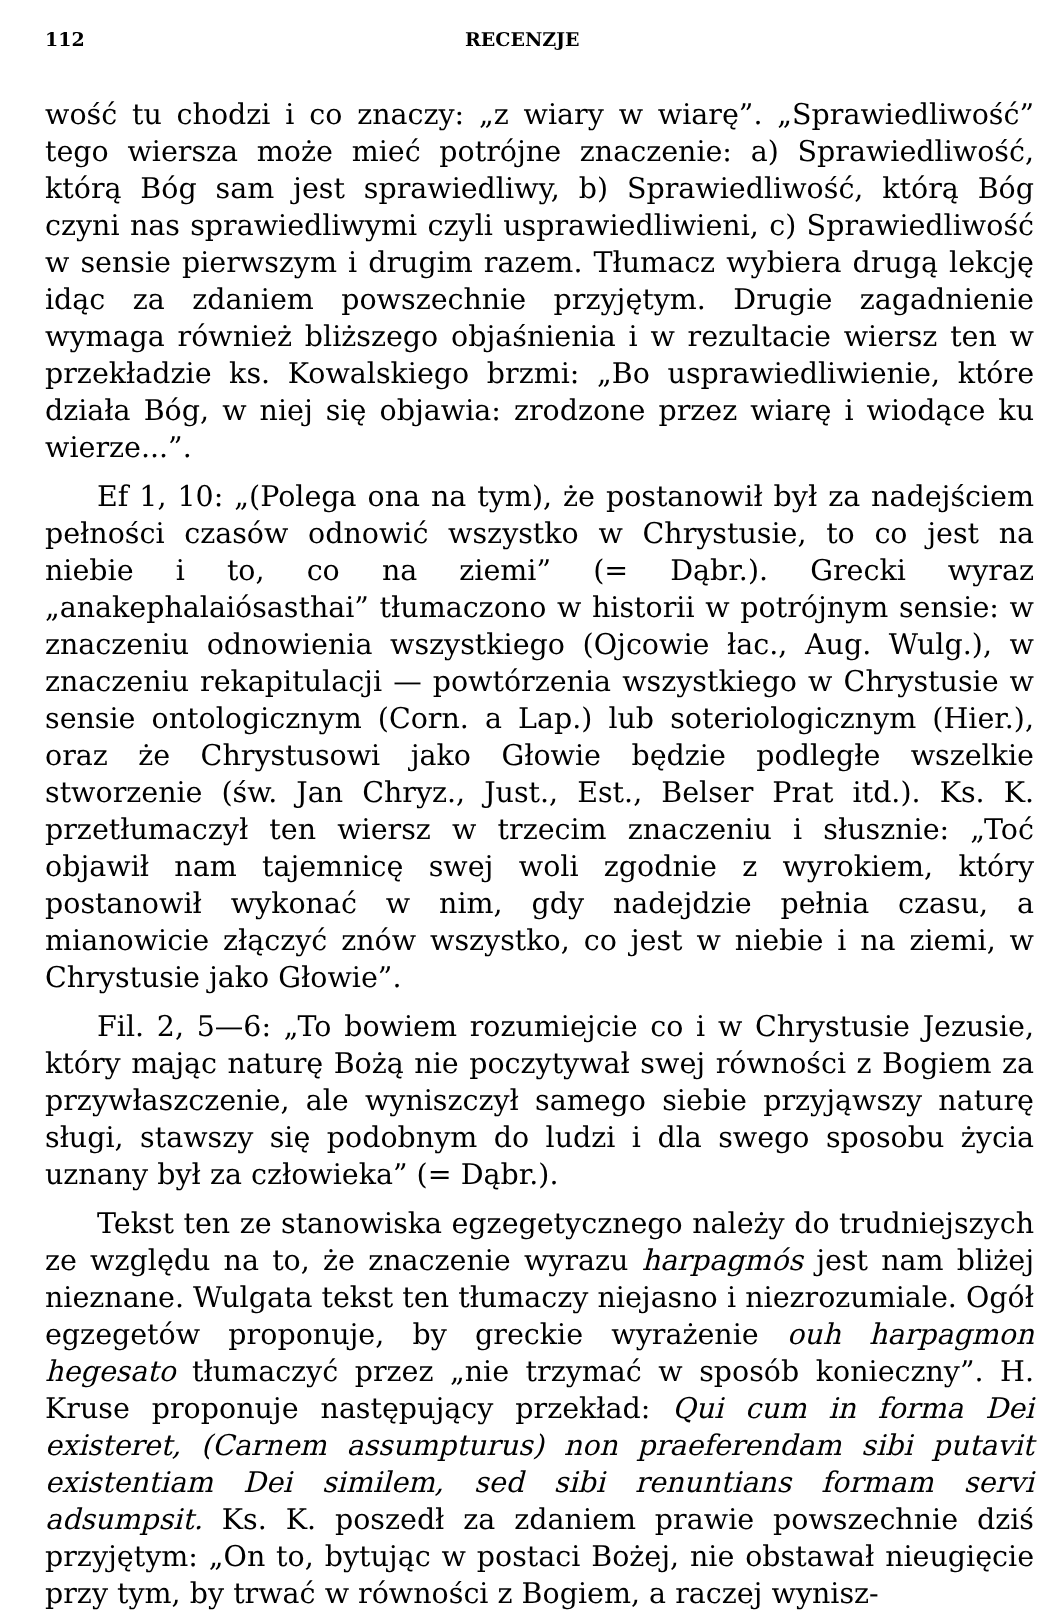112 RECENZJE
wość tu chodzi i co znaczy: „z wiary w wiarę”. „Sprawiedliwość” tego wiersza może mieć potrójne znaczenie: a) Sprawiedliwość, którą Bóg sam jest sprawiedliwy, b) Sprawiedliwość, którą Bóg czyni nas sprawiedliwymi czyli usprawiedliwieni, c) Sprawiedliwość w sensie pierwszym i drugim razem. Tłumacz wybiera drugą lekcję idąc za zdaniem powszechnie przyjętym. Drugie zagadnienie wymaga również bliższego objaśnienia i w rezultacie wiersz ten w przekładzie ks. Kowalskiego brzmi: „Bo usprawiedliwienie, które działa Bóg, w niej się objawia: zrodzone przez wiarę i wiodące ku wierze...”.
Ef 1, 10: „(Polega ona na tym), że postanowił był za nadejściem pełności czasów odnowić wszystko w Chrystusie, to co jest na niebie i to, co na ziemi” (= Dąbr.). Grecki wyraz „anakephalaiósasthai” tłumaczono w historii w potrójnym sensie: w znaczeniu odnowienia wszystkiego (Ojcowie łac., Aug. Wulg.), w znaczeniu rekapitulacji — powtórzenia wszystkiego w Chrystusie w sensie ontologicznym (Corn. a Lap.) lub soteriologicznym (Hier.), oraz że Chrystusowi jako Głowie będzie podległe wszelkie stworzenie (św. Jan Chryz., Just., Est., Belser Prat itd.). Ks. K. przetłumaczył ten wiersz w trzecim znaczeniu i słusznie: „Toć objawił nam tajemnicę swej woli zgodnie z wyrokiem, który postanowił wykonać w nim, gdy nadejdzie pełnia czasu, a mianowicie złączyć znów wszystko, co jest w niebie i na ziemi, w Chrystusie jako Głowie”.
Fil. 2, 5—6: „To bowiem rozumiejcie co i w Chrystusie Jezusie, który mając naturę Bożą nie poczytywał swej równości z Bogiem za przywłaszczenie, ale wyniszczył samego siebie przyjąwszy naturę sługi, stawszy się podobnym do ludzi i dla swego sposobu życia uznany był za człowieka” (= Dąbr.).
Tekst ten ze stanowiska egzegetycznego należy do trudniejszych ze względu na to, że znaczenie wyrazu harpagmós jest nam bliżej nieznane. Wulgata tekst ten tłumaczy niejasno i niezrozumiale. Ogół egzegetów proponuje, by greckie wyrażenie ouh harpagmon hegesato tłumaczyć przez „nie trzymać w sposób konieczny”. H. Kruse proponuje następujący przekład: Qui cum in forma Dei existeret, (Carnem assumpturus) non praeferendam sibi putavit existentiam Dei similem, sed sibi renuntians formam servi adsumpsit. Ks. K. poszedł za zdaniem prawie powszechnie dziś przyjętym: „On to, bytując w postaci Bożej, nie obstawał nieugięcie przy tym, by trwać w równości z Bogiem, a raczej wynisz-